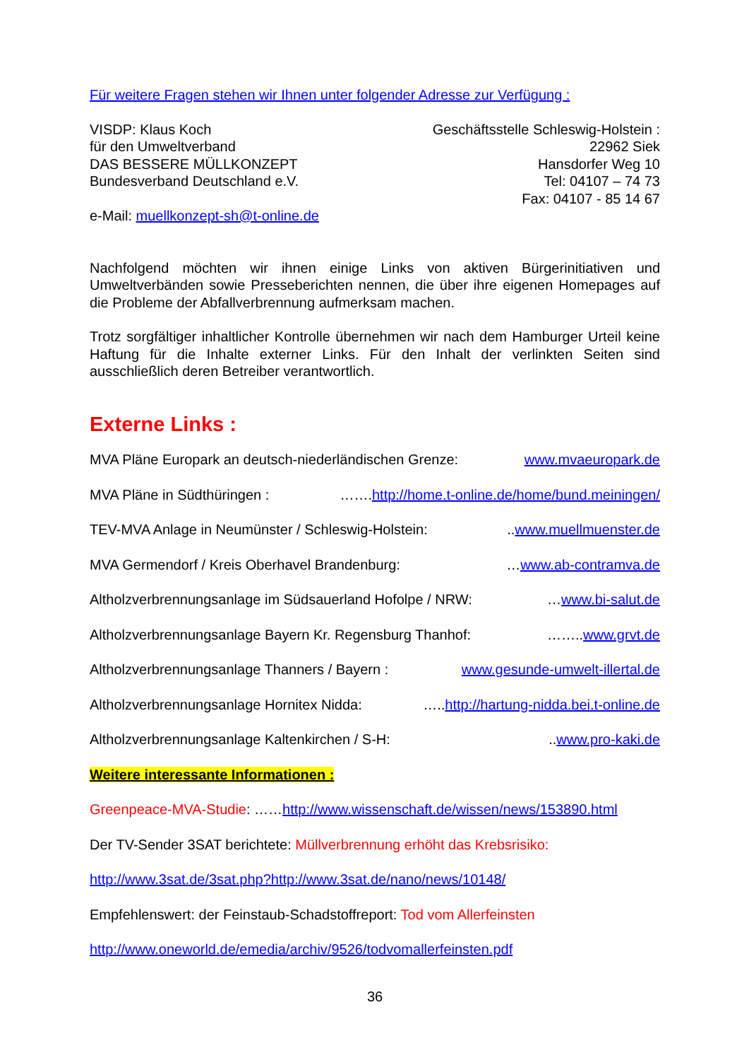Für weitere Fragen stehen wir Ihnen unter folgender Adresse zur Verfügung :
VISDP: Klaus Koch
für den Umweltverband
DAS BESSERE MÜLLKONZEPT
Bundesverband Deutschland e.V.
e-Mail: muellkonzept-sh@t-online.de
Geschäftsstelle Schleswig-Holstein :
22962 Siek
Hansdorfer Weg 10
Tel: 04107 – 74 73
Fax: 04107 - 85 14 67
Nachfolgend möchten wir ihnen einige Links von aktiven Bürgerinitiativen und Umweltverbänden sowie Presseberichten nennen, die über ihre eigenen Homepages auf die Probleme der Abfallverbrennung aufmerksam machen.
Trotz sorgfältiger inhaltlicher Kontrolle übernehmen wir nach dem Hamburger Urteil keine Haftung für die Inhalte externer Links. Für den Inhalt der verlinkten Seiten sind ausschließlich deren Betreiber verantwortlich.
Externe Links :
MVA Pläne Europark an deutsch-niederländischen Grenze: www.mvaeuropark.de
MVA Pläne in Südthüringen : …….http://home.t-online.de/home/bund.meiningen/
TEV-MVA Anlage in Neumünster / Schleswig-Holstein: ..www.muellmuenster.de
MVA Germendorf / Kreis Oberhavel Brandenburg: …www.ab-contramva.de
Altholzverbrennungsanlage im Südsauerland Hofolpe / NRW: …www.bi-salut.de
Altholzverbrennungsanlage Bayern Kr. Regensburg Thanhof: ……..www.grvt.de
Altholzverbrennungsanlage Thanners / Bayern : www.gesunde-umwelt-illertal.de
Altholzverbrennungsanlage Hornitex Nidda: …..http://hartung-nidda.bei.t-online.de
Altholzverbrennungsanlage Kaltenkirchen / S-H: ..www.pro-kaki.de
Weitere interessante Informationen :
Greenpeace-MVA-Studie: ……http://www.wissenschaft.de/wissen/news/153890.html
Der TV-Sender 3SAT berichtete: Müllverbrennung erhöht das Krebsrisiko:
http://www.3sat.de/3sat.php?http://www.3sat.de/nano/news/10148/
Empfehlenswert: der Feinstaub-Schadstoffreport: Tod vom Allerfeinsten
http://www.oneworld.de/emedia/archiv/9526/todvomallerfeinsten.pdf
36